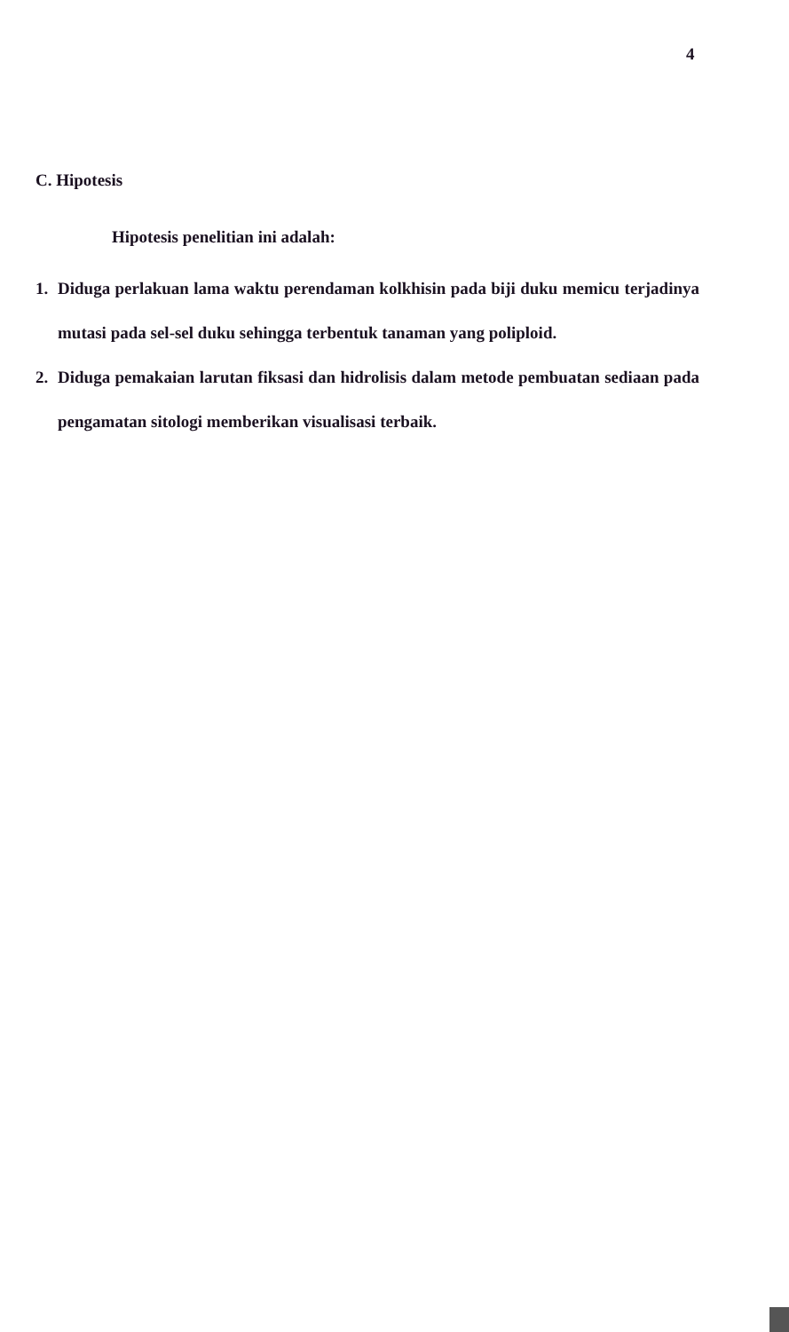4
C. Hipotesis
Hipotesis penelitian ini adalah:
1. Diduga perlakuan lama waktu perendaman kolkhisin pada biji duku memicu terjadinya mutasi pada sel-sel duku sehingga terbentuk tanaman yang poliploid.
2. Diduga pemakaian larutan fiksasi dan hidrolisis dalam metode pembuatan sediaan pada pengamatan sitologi memberikan visualisasi terbaik.